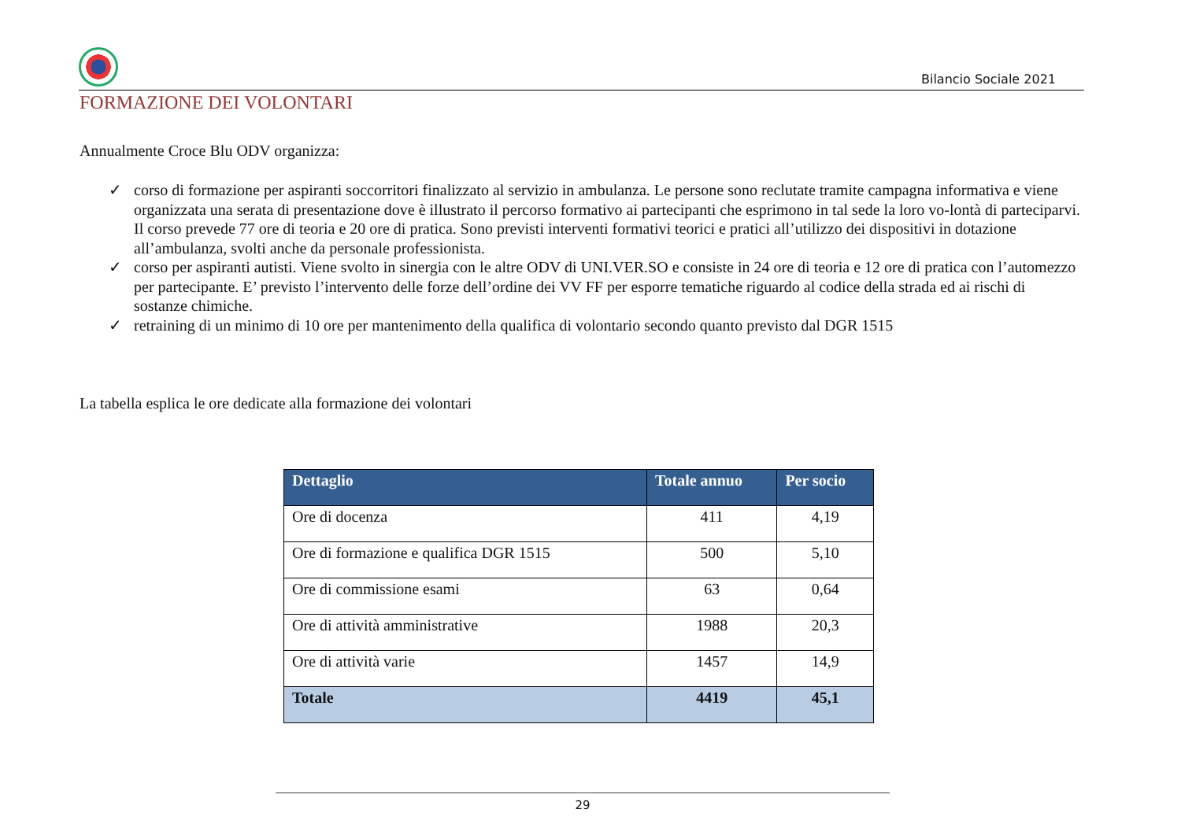Bilancio Sociale 2021
FORMAZIONE DEI VOLONTARI
Annualmente Croce Blu ODV organizza:
✓ corso di formazione per aspiranti soccorritori finalizzato al servizio in ambulanza. Le persone sono reclutate tramite campagna informativa e viene organizzata una serata di presentazione dove è illustrato il percorso formativo ai partecipanti che esprimono in tal sede la loro vo-lontà di parteciparvi. Il corso prevede 77 ore di teoria e 20 ore di pratica. Sono previsti interventi formativi teorici e pratici all’utilizzo dei dispositivi in dotazione all’ambulanza, svolti anche da personale professionista.
✓ corso per aspiranti autisti. Viene svolto in sinergia con le altre ODV di UNI.VER.SO e consiste in 24 ore di teoria e 12 ore di pratica con l’automezzo per partecipante. E’ previsto l’intervento delle forze dell’ordine dei VV FF per esporre tematiche riguardo al codice della strada ed ai rischi di sostanze chimiche.
✓ retraining di un minimo di 10 ore per mantenimento della qualifica di volontario secondo quanto previsto dal DGR 1515
La tabella esplica le ore dedicate alla formazione dei volontari
| Dettaglio | Totale annuo | Per socio |
| --- | --- | --- |
| Ore di docenza | 411 | 4,19 |
| Ore di formazione e qualifica DGR 1515 | 500 | 5,10 |
| Ore di commissione esami | 63 | 0,64 |
| Ore di attività amministrative | 1988 | 20,3 |
| Ore di attività varie | 1457 | 14,9 |
| Totale | 4419 | 45,1 |
29